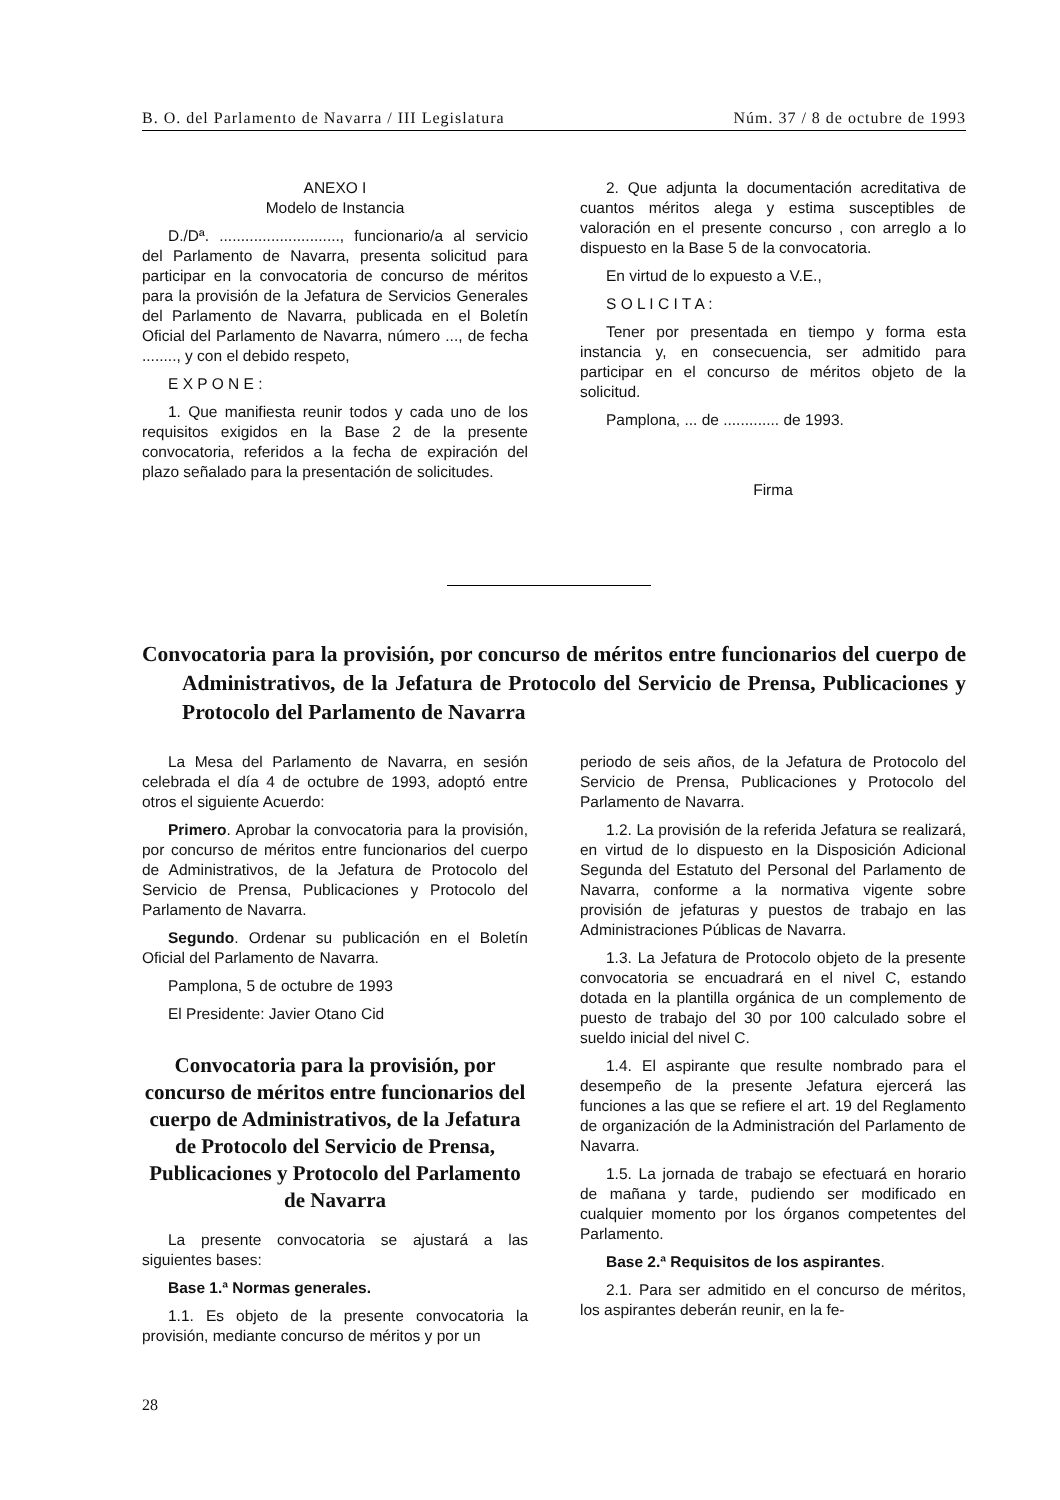B. O. del Parlamento de Navarra / III Legislatura Núm. 37 / 8 de octubre de 1993
ANEXO I
Modelo de Instancia
D./Dª. ............................, funcionario/a al servicio del Parlamento de Navarra, presenta solicitud para participar en la convocatoria de concurso de méritos para la provisión de la Jefatura de Servicios Generales del Parlamento de Navarra, publicada en el Boletín Oficial del Parlamento de Navarra, número ..., de fecha ........, y con el debido respeto,
E X P O N E :
1. Que manifiesta reunir todos y cada uno de los requisitos exigidos en la Base 2 de la presente convocatoria, referidos a la fecha de expiración del plazo señalado para la presentación de solicitudes.
2. Que adjunta la documentación acreditativa de cuantos méritos alega y estima susceptibles de valoración en el presente concurso , con arreglo a lo dispuesto en la Base 5 de la convocatoria.
En virtud de lo expuesto a V.E.,
S O L I C I T A :
Tener por presentada en tiempo y forma esta instancia y, en consecuencia, ser admitido para participar en el concurso de méritos objeto de la solicitud.
Pamplona, ... de ............. de 1993.
Firma
Convocatoria para la provisión, por concurso de méritos entre funcionarios del cuerpo de Administrativos, de la Jefatura de Protocolo del Servicio de Prensa, Publicaciones y Protocolo del Parlamento de Navarra
La Mesa del Parlamento de Navarra, en sesión celebrada el día 4 de octubre de 1993, adoptó entre otros el siguiente Acuerdo:
Primero. Aprobar la convocatoria para la provisión, por concurso de méritos entre funcionarios del cuerpo de Administrativos, de la Jefatura de Protocolo del Servicio de Prensa, Publicaciones y Protocolo del Parlamento de Navarra.
Segundo. Ordenar su publicación en el Boletín Oficial del Parlamento de Navarra.
Pamplona, 5 de octubre de 1993
El Presidente: Javier Otano Cid
Convocatoria para la provisión, por concurso de méritos entre funcionarios del cuerpo de Administrativos, de la Jefatura de Protocolo del Servicio de Prensa, Publicaciones y Protocolo del Parlamento de Navarra
La presente convocatoria se ajustará a las siguientes bases:
Base 1.ª Normas generales.
1.1. Es objeto de la presente convocatoria la provisión, mediante concurso de méritos y por un
periodo de seis años, de la Jefatura de Protocolo del Servicio de Prensa, Publicaciones y Protocolo del Parlamento de Navarra.
1.2. La provisión de la referida Jefatura se realizará, en virtud de lo dispuesto en la Disposición Adicional Segunda del Estatuto del Personal del Parlamento de Navarra, conforme a la normativa vigente sobre provisión de jefaturas y puestos de trabajo en las Administraciones Públicas de Navarra.
1.3. La Jefatura de Protocolo objeto de la presente convocatoria se encuadrará en el nivel C, estando dotada en la plantilla orgánica de un complemento de puesto de trabajo del 30 por 100 calculado sobre el sueldo inicial del nivel C.
1.4. El aspirante que resulte nombrado para el desempeño de la presente Jefatura ejercerá las funciones a las que se refiere el art. 19 del Reglamento de organización de la Administración del Parlamento de Navarra.
1.5. La jornada de trabajo se efectuará en horario de mañana y tarde, pudiendo ser modificado en cualquier momento por los órganos competentes del Parlamento.
Base 2.ª Requisitos de los aspirantes.
2.1. Para ser admitido en el concurso de méritos, los aspirantes deberán reunir, en la fe-
28